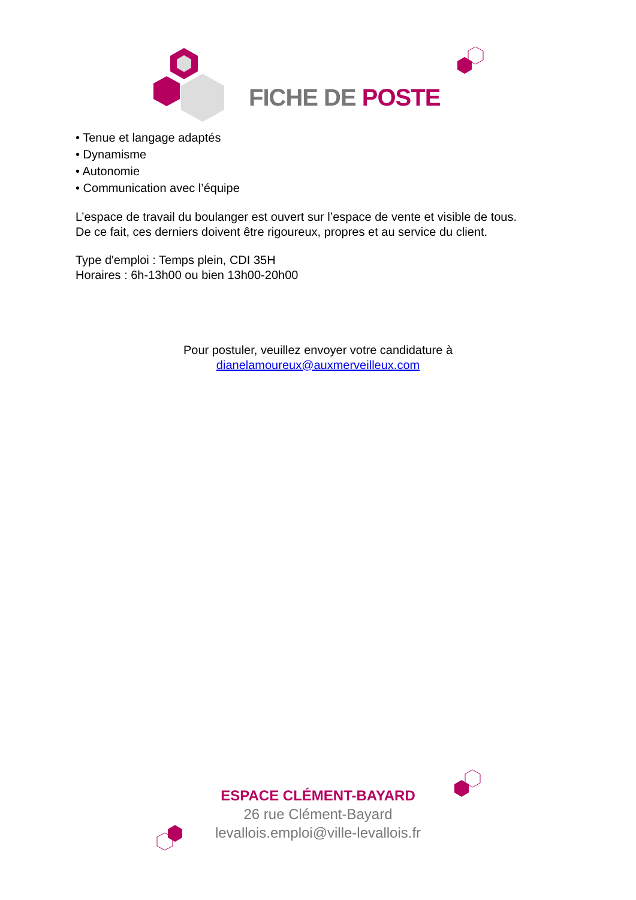FICHE DE POSTE
• Tenue et langage adaptés
• Dynamisme
• Autonomie
• Communication avec l’équipe
L’espace de travail du boulanger est ouvert sur l’espace de vente et visible de tous.
De ce fait, ces derniers doivent être rigoureux, propres et au service du client.
Type d'emploi : Temps plein, CDI 35H
Horaires : 6h-13h00 ou bien 13h00-20h00
Pour postuler, veuillez envoyer votre candidature à
dianelamoureux@auxmerveilleux.com
ESPACE CLÉMENT-BAYARD
26 rue Clément-Bayard
levallois.emploi@ville-levallois.fr